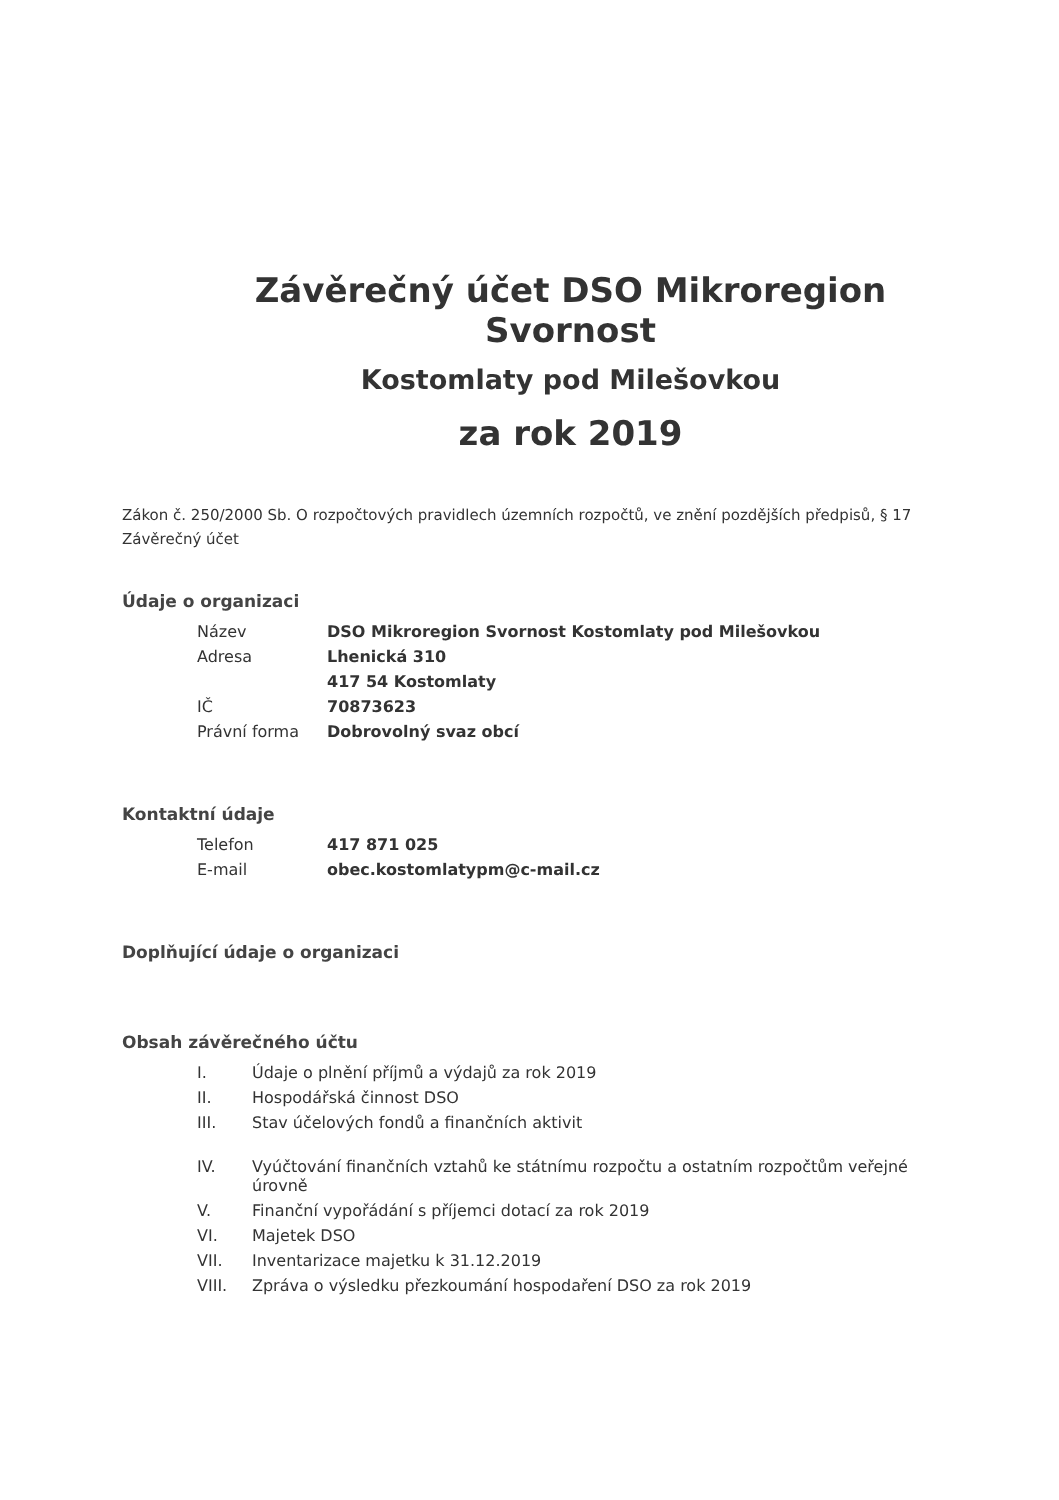Závěrečný účet DSO Mikroregion Svornost
Kostomlaty pod Milešovkou
za rok 2019
Zákon č. 250/2000 Sb. O rozpočtových pravidlech územních rozpočtů, ve znění pozdějších předpisů, § 17 Závěrečný účet
Údaje o organizaci
| Název | DSO Mikroregion Svornost Kostomlaty pod Milešovkou |
| Adresa | Lhenická 310 |
| | 417 54 Kostomlaty |
| IČ | 70873623 |
| Právní forma | Dobrovolný svaz obcí |
Kontaktní údaje
| Telefon | 417 871 025 |
| E-mail | obec.kostomlatypm@c-mail.cz |
Doplňující údaje o organizaci
Obsah závěrečného účtu
| I. | Údaje o plnění příjmů a výdajů za rok 2019 |
| II. | Hospodářská činnost DSO |
| III. | Stav účelových fondů a finančních aktivit |
| IV. | Vyúčtování finančních vztahů ke státnímu rozpočtu a ostatním rozpočtům veřejné úrovně |
| V. | Finanční vypořádání s příjemci dotací za rok 2019 |
| VI. | Majetek DSO |
| VII. | Inventarizace majetku k 31.12.2019 |
| VIII. | Zpráva o výsledku přezkoumání hospodaření DSO za rok 2019 |